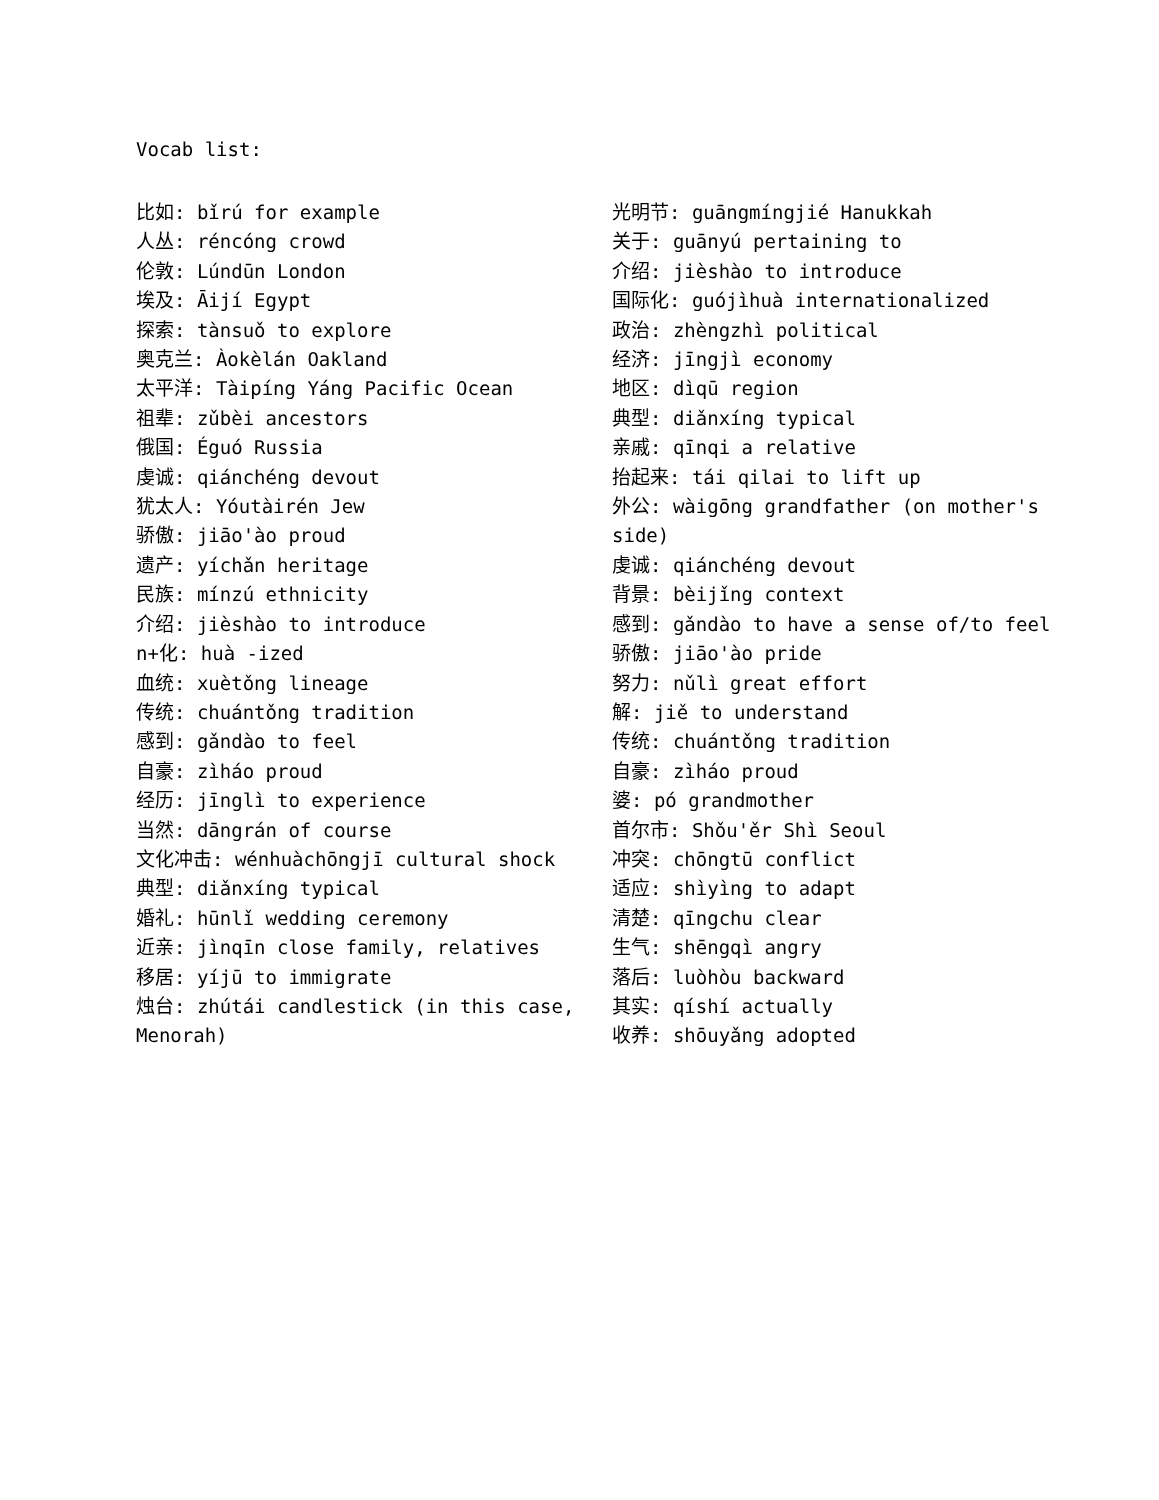Vocab list:
比如: bǐrú for example
人丛: réncóng crowd
伦敦: Lúndūn London
埃及: Āijí Egypt
探索: tànsuǒ to explore
奥克兰: Àokèlán Oakland
太平洋: Tàipíng Yáng Pacific Ocean
祖辈: zǔbèi ancestors
俄国: Éguó Russia
虔诚: qiánchéng devout
犹太人: Yóutàirén Jew
骄傲: jiāo'ào proud
遗产: yíchǎn heritage
民族: mínzú ethnicity
介绍: jièshào to introduce
n+化: huà -ized
血统: xuètǒng lineage
传统: chuántǒng tradition
感到: gǎndào to feel
自豪: zìháo proud
经历: jīnglì to experience
当然: dāngrán of course
文化冲击: wénhuàchōngjī cultural shock
典型: diǎnxíng typical
婚礼: hūnlǐ wedding ceremony
近亲: jìnqīn close family, relatives
移居: yíjū to immigrate
烛台: zhútái candlestick (in this case, Menorah)
光明节: guāngmíngjié Hanukkah
关于: guānyú pertaining to
介绍: jièshào to introduce
国际化: guójìhuà internationalized
政治: zhèngzhì political
经济: jīngjì economy
地区: dìqū region
典型: diǎnxíng typical
亲戚: qīnqi a relative
抬起来: tái qilai to lift up
外公: wàigōng grandfather (on mother's side)
虔诚: qiánchéng devout
背景: bèijǐng context
感到: gǎndào to have a sense of/to feel
骄傲: jiāo'ào pride
努力: nǔlì great effort
解: jiě to understand
传统: chuántǒng tradition
自豪: zìháo proud
婆: pó grandmother
首尔市: Shǒu'ěr Shì Seoul
冲突: chōngtū conflict
适应: shìyìng to adapt
清楚: qīngchu clear
生气: shēngqì angry
落后: luòhòu backward
其实: qíshí actually
收养: shōuyǎng adopted